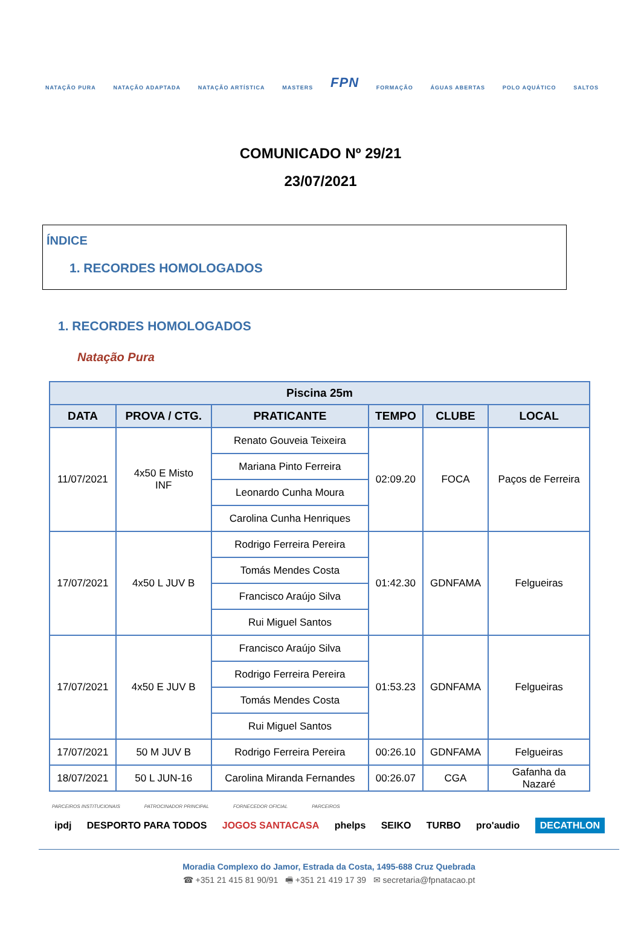NATAÇÃO PURA NATAÇÃO ADAPTADA NATAÇÃO ARTÍSTICA MASTERS FPN FORMAÇÃO ÁGUAS ABERTAS POLO AQUÁTICO SALTOS
COMUNICADO Nº 29/21
23/07/2021
ÍNDICE
1. RECORDES HOMOLOGADOS
1. RECORDES HOMOLOGADOS
Natação Pura
| Piscina 25m | | | | | |
| --- | --- | --- | --- | --- | --- |
| DATA | PROVA / CTG. | PRATICANTE | TEMPO | CLUBE | LOCAL |
| 11/07/2021 | 4x50 E Misto INF | Renato Gouveia Teixeira | 02:09.20 | FOCA | Paços de Ferreira |
| | | Mariana Pinto Ferreira | | | |
| | | Leonardo Cunha Moura | | | |
| | | Carolina Cunha Henriques | | | |
| 17/07/2021 | 4x50 L JUV B | Rodrigo Ferreira Pereira | 01:42.30 | GDNFAMA | Felgueiras |
| | | Tomás Mendes Costa | | | |
| | | Francisco Araújo Silva | | | |
| | | Rui Miguel Santos | | | |
| 17/07/2021 | 4x50 E JUV B | Francisco Araújo Silva | 01:53.23 | GDNFAMA | Felgueiras |
| | | Rodrigo Ferreira Pereira | | | |
| | | Tomás Mendes Costa | | | |
| | | Rui Miguel Santos | | | |
| 17/07/2021 | 50 M JUV B | Rodrigo Ferreira Pereira | 00:26.10 | GDNFAMA | Felgueiras |
| 18/07/2021 | 50 L JUN-16 | Carolina Miranda Fernandes | 00:26.07 | CGA | Gafanha da Nazaré |
PARCEIROS INSTITUCIONAIS PATROCINADOR PRINCIPAL FORNECEDOR OFICIAL PARCEIROS
ipdj DESPORTO PARA TODOS JOGOS SANTACASA phelps SEIKO TURBO pro'audio DECATHLON
Moradia Complexo do Jamor, Estrada da Costa, 1495-688 Cruz Quebrada
☎ +351 21 415 81 90/91 🖷 +351 21 419 17 39 ✉ secretaria@fpnatacao.pt